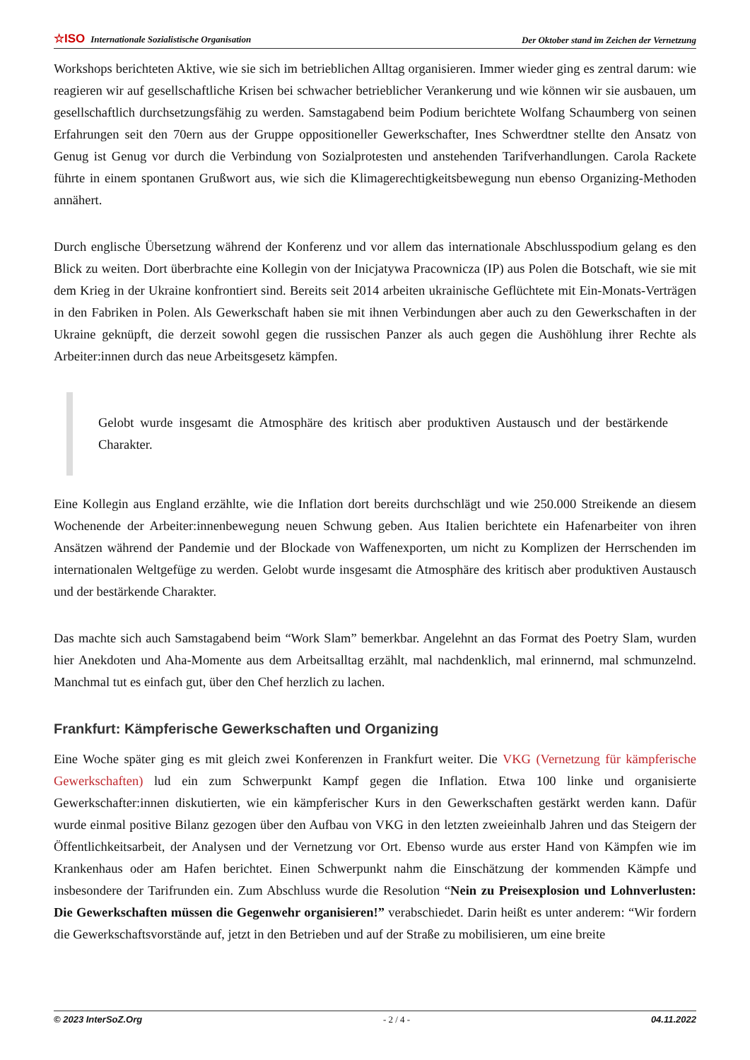☆ISO Internationale Sozialistische Organisation Der Oktober stand im Zeichen der Vernetzung
Workshops berichteten Aktive, wie sie sich im betrieblichen Alltag organisieren. Immer wieder ging es zentral darum: wie reagieren wir auf gesellschaftliche Krisen bei schwacher betrieblicher Verankerung und wie können wir sie ausbauen, um gesellschaftlich durchsetzungsfähig zu werden. Samstagabend beim Podium berichtete Wolfang Schaumberg von seinen Erfahrungen seit den 70ern aus der Gruppe oppositioneller Gewerkschafter, Ines Schwerdtner stellte den Ansatz von Genug ist Genug vor durch die Verbindung von Sozialprotesten und anstehenden Tarifverhandlungen. Carola Rackete führte in einem spontanen Grußwort aus, wie sich die Klimagerechtigkeitsbewegung nun ebenso Organizing-Methoden annähert.
Durch englische Übersetzung während der Konferenz und vor allem das internationale Abschlusspodium gelang es den Blick zu weiten. Dort überbrachte eine Kollegin von der Inicjatywa Pracownicza (IP) aus Polen die Botschaft, wie sie mit dem Krieg in der Ukraine konfrontiert sind. Bereits seit 2014 arbeiten ukrainische Geflüchtete mit Ein-Monats-Verträgen in den Fabriken in Polen. Als Gewerkschaft haben sie mit ihnen Verbindungen aber auch zu den Gewerkschaften in der Ukraine geknüpft, die derzeit sowohl gegen die russischen Panzer als auch gegen die Aushöhlung ihrer Rechte als Arbeiter:innen durch das neue Arbeitsgesetz kämpfen.
Gelobt wurde insgesamt die Atmosphäre des kritisch aber produktiven Austausch und der bestärkende Charakter.
Eine Kollegin aus England erzählte, wie die Inflation dort bereits durchschlägt und wie 250.000 Streikende an diesem Wochenende der Arbeiter:innenbewegung neuen Schwung geben. Aus Italien berichtete ein Hafenarbeiter von ihren Ansätzen während der Pandemie und der Blockade von Waffenexporten, um nicht zu Komplizen der Herrschenden im internationalen Weltgefüge zu werden. Gelobt wurde insgesamt die Atmosphäre des kritisch aber produktiven Austausch und der bestärkende Charakter.
Das machte sich auch Samstagabend beim “Work Slam” bemerkbar. Angelehnt an das Format des Poetry Slam, wurden hier Anekdoten und Aha-Momente aus dem Arbeitsalltag erzählt, mal nachdenklich, mal erinnernd, mal schmunzelnd. Manchmal tut es einfach gut, über den Chef herzlich zu lachen.
Frankfurt: Kämpferische Gewerkschaften und Organizing
Eine Woche später ging es mit gleich zwei Konferenzen in Frankfurt weiter. Die VKG (Vernetzung für kämpferische Gewerkschaften) lud ein zum Schwerpunkt Kampf gegen die Inflation. Etwa 100 linke und organisierte Gewerkschafter:innen diskutierten, wie ein kämpferischer Kurs in den Gewerkschaften gestärkt werden kann. Dafür wurde einmal positive Bilanz gezogen über den Aufbau von VKG in den letzten zweieinhalb Jahren und das Steigern der Öffentlichkeitsarbeit, der Analysen und der Vernetzung vor Ort. Ebenso wurde aus erster Hand von Kämpfen wie im Krankenhaus oder am Hafen berichtet. Einen Schwerpunkt nahm die Einschätzung der kommenden Kämpfe und insbesondere der Tarifrunden ein. Zum Abschluss wurde die Resolution “Nein zu Preisexplosion und Lohnverlusten: Die Gewerkschaften müssen die Gegenwehr organisieren!” verabschiedet. Darin heißt es unter anderem: “Wir fordern die Gewerkschaftsvorstände auf, jetzt in den Betrieben und auf der Straße zu mobilisieren, um eine breite
© 2023 InterSoZ.Org - 2 / 4 - 04.11.2022